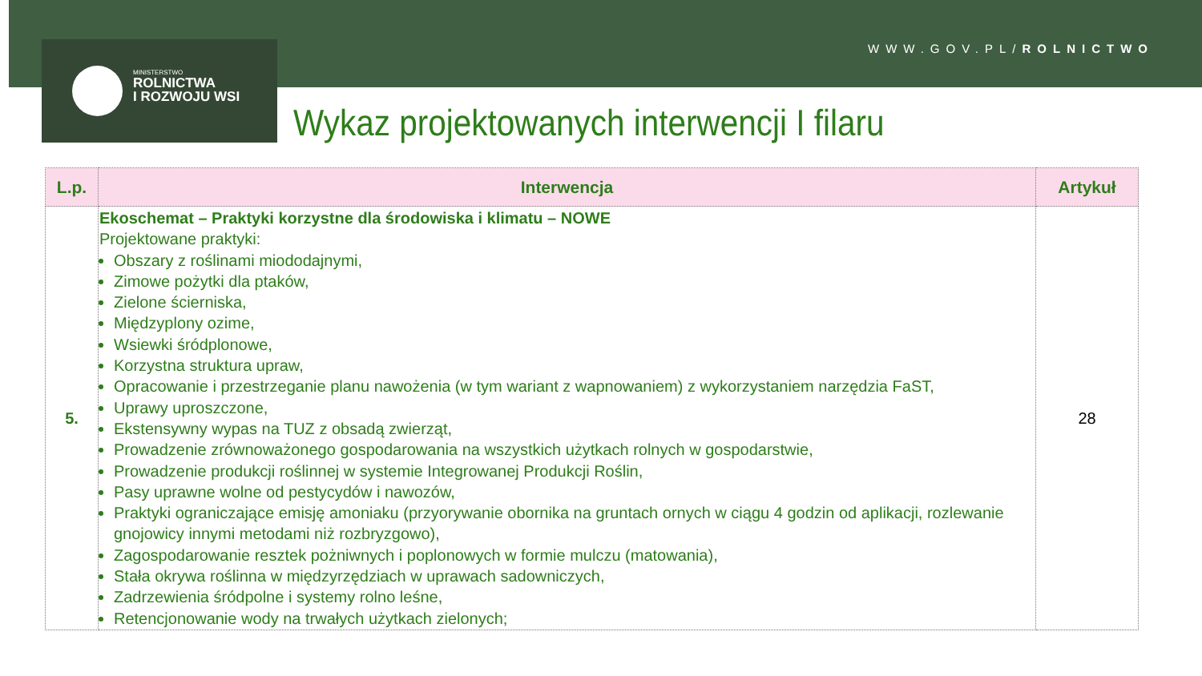MINISTERSTWO
ROLNICTWA
I ROZWOJU WSI
WWW.GOV.PL/ROLNICTWO
Wykaz projektowanych interwencji I filaru
| L.p. | Interwencja | Artykuł |
| --- | --- | --- |
| 5. | Ekoschemat – Praktyki korzystne dla środowiska i klimatu – NOWE Projektowane praktyki: Obszary z roślinami miododajnymi, Zimowe pożytki dla ptaków, Zielone ścierniska, Międzyplony ozime, Wsiewki śródplonowe, Korzystna struktura upraw, Opracowanie i przestrzeganie planu nawożenia (w tym wariant z wapnowaniem) z wykorzystaniem narzędzia FaST, Uprawy uproszczone, Ekstensywny wypas na TUZ z obsadą zwierząt, Prowadzenie zrównoważonego gospodarowania na wszystkich użytkach rolnych w gospodarstwie, Prowadzenie produkcji roślinnej w systemie Integrowanej Produkcji Roślin, Pasy uprawne wolne od pestycydów i nawozów, Praktyki ograniczające emisję amoniaku (przyorywanie obornika na gruntach ornych w ciągu 4 godzin od aplikacji, rozlewanie gnojowicy innymi metodami niż rozbryzgowo), Zagospodarowanie resztek pożniwnych i poplonowych w formie mulczu (matowania), Stała okrywa roślinna w międzyrzędziach w uprawach sadowniczych, Zadrzewienia śródpolne i systemy rolno leśne, Retencjonowanie wody na trwałych użytkach zielonych; | 28 |